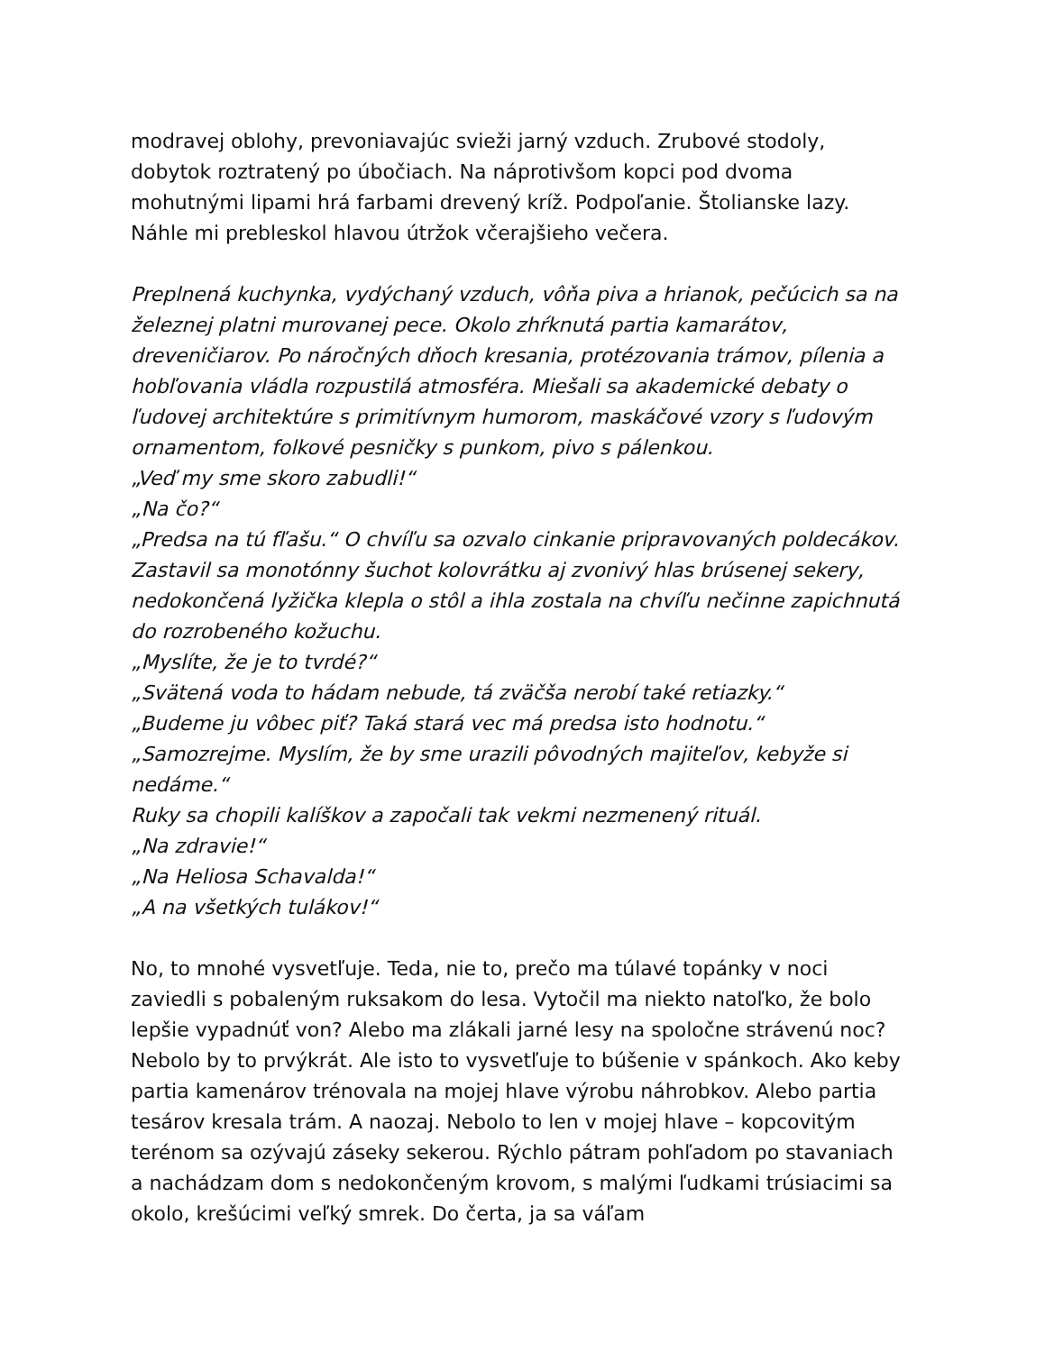modravej oblohy, prevoniavajúc svieži jarný vzduch. Zrubové stodoly, dobytok roztratený po úbočiach. Na náprotivšom kopci pod dvoma mohutnými lipami hrá farbami drevený kríž. Podpoľanie. Štolianske lazy. Náhle mi prebleskol hlavou útržok včerajšieho večera.
Preplnená kuchynka, vydýchaný vzduch, vôňa piva a hrianok, pečúcich sa na železnej platni murovanej pece. Okolo zhŕknutá partia kamarátov, dreveničiarov. Po náročných dňoch kresania, protézovania trámov, pílenia a hobľovania vládla rozpustilá atmosféra. Miešali sa akademické debaty o ľudovej architektúre s primitívnym humorom, maskáčové vzory s ľudovým ornamentom, folkové pesničky s punkom, pivo s pálenkou.
„Veď my sme skoro zabudli!“
„Na čo?“
„Predsa na tú fľašu.“ O chvíľu sa ozvalo cinkanie pripravovaných poldecákov. Zastavil sa monotónny šuchot kolovrátku aj zvonivý hlas brúsenej sekery, nedokončená lyžička klepla o stôl a ihla zostala na chvíľu nečinne zapichnutá do rozrobeného kožuchu.
„Myslíte, že je to tvrdé?“
„Svätená voda to hádam nebude, tá zväčša nerobí také retiazky.“
„Budeme ju vôbec piť? Taká stará vec má predsa isto hodnotu.“
„Samozrejme. Myslím, že by sme urazili pôvodných majiteľov, kebyže si nedáme.“
Ruky sa chopili kalíškov a započali tak vekmi nezmenený rituál.
„Na zdravie!“
„Na Heliosa Schavalda!“
„A na všetkých tulákov!“
No, to mnohé vysvetľuje. Teda, nie to, prečo ma túlavé topánky v noci zaviedli s pobaleným ruksakom do lesa. Vytočil ma niekto natoľko, že bolo lepšie vypadnúť von? Alebo ma zlákali jarné lesy na spoločne strávenú noc? Nebolo by to prvýkrát. Ale isto to vysvetľuje to búšenie v spánkoch. Ako keby partia kamenárov trénovala na mojej hlave výrobu náhrobkov. Alebo partia tesárov kresala trám. A naozaj. Nebolo to len v mojej hlave – kopcovitým terénom sa ozývajú záseky sekerou. Rýchlo pátram pohľadom po stavaniach a nachádzam dom s nedokončeným krovom, s malými ľudkami trúsiacimi sa okolo, krešúcimi veľký smrek. Do čerta, ja sa váľam